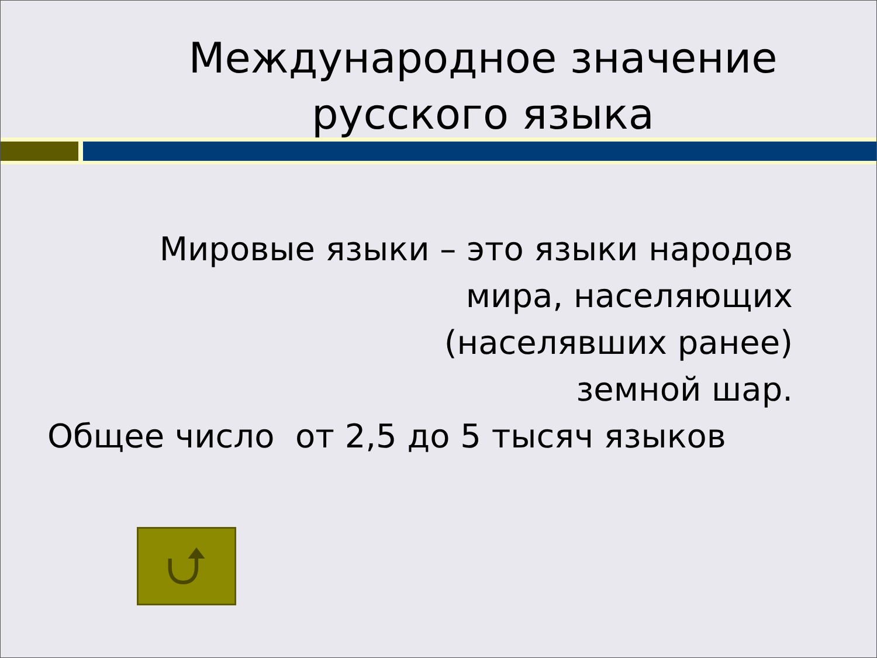Международное значение русского языка
Мировые языки – это языки народов
мира, населяющих
(населявших ранее)
земной шар.
Общее число от 2,5 до 5 тысяч языков
⮍